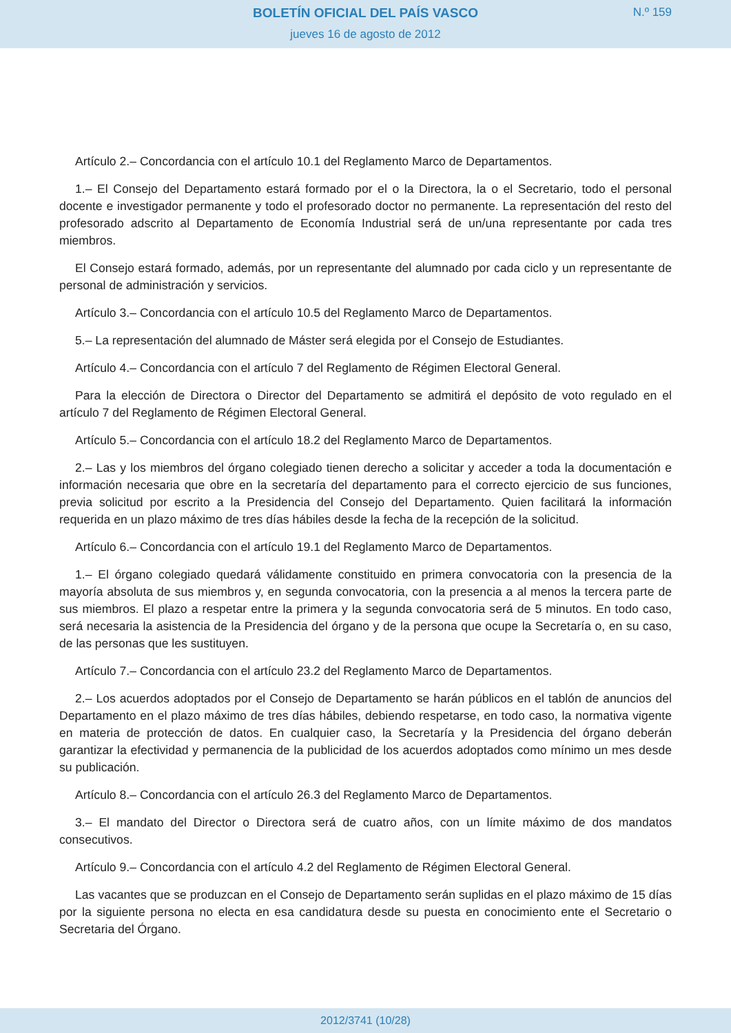BOLETÍN OFICIAL DEL PAÍS VASCO
N.º 159
jueves 16 de agosto de 2012
Artículo 2.– Concordancia con el artículo 10.1 del Reglamento Marco de Departamentos.
1.– El Consejo del Departamento estará formado por el o la Directora, la o el Secretario, todo el personal docente e investigador permanente y todo el profesorado doctor no permanente. La representación del resto del profesorado adscrito al Departamento de Economía Industrial será de un/una representante por cada tres miembros.
El Consejo estará formado, además, por un representante del alumnado por cada ciclo y un representante de personal de administración y servicios.
Artículo 3.– Concordancia con el artículo 10.5 del Reglamento Marco de Departamentos.
5.– La representación del alumnado de Máster será elegida por el Consejo de Estudiantes.
Artículo 4.– Concordancia con el artículo 7 del Reglamento de Régimen Electoral General.
Para la elección de Directora o Director del Departamento se admitirá el depósito de voto regulado en el artículo 7 del Reglamento de Régimen Electoral General.
Artículo 5.– Concordancia con el artículo 18.2 del Reglamento Marco de Departamentos.
2.– Las y los miembros del órgano colegiado tienen derecho a solicitar y acceder a toda la documentación e información necesaria que obre en la secretaría del departamento para el correcto ejercicio de sus funciones, previa solicitud por escrito a la Presidencia del Consejo del Departamento. Quien facilitará la información requerida en un plazo máximo de tres días hábiles desde la fecha de la recepción de la solicitud.
Artículo 6.– Concordancia con el artículo 19.1 del Reglamento Marco de Departamentos.
1.– El órgano colegiado quedará válidamente constituido en primera convocatoria con la presencia de la mayoría absoluta de sus miembros y, en segunda convocatoria, con la presencia a al menos la tercera parte de sus miembros. El plazo a respetar entre la primera y la segunda convocatoria será de 5 minutos. En todo caso, será necesaria la asistencia de la Presidencia del órgano y de la persona que ocupe la Secretaría o, en su caso, de las personas que les sustituyen.
Artículo 7.– Concordancia con el artículo 23.2 del Reglamento Marco de Departamentos.
2.– Los acuerdos adoptados por el Consejo de Departamento se harán públicos en el tablón de anuncios del Departamento en el plazo máximo de tres días hábiles, debiendo respetarse, en todo caso, la normativa vigente en materia de protección de datos. En cualquier caso, la Secretaría y la Presidencia del órgano deberán garantizar la efectividad y permanencia de la publicidad de los acuerdos adoptados como mínimo un mes desde su publicación.
Artículo 8.– Concordancia con el artículo 26.3 del Reglamento Marco de Departamentos.
3.– El mandato del Director o Directora será de cuatro años, con un límite máximo de dos mandatos consecutivos.
Artículo 9.– Concordancia con el artículo 4.2 del Reglamento de Régimen Electoral General.
Las vacantes que se produzcan en el Consejo de Departamento serán suplidas en el plazo máximo de 15 días por la siguiente persona no electa en esa candidatura desde su puesta en conocimiento ente el Secretario o Secretaria del Órgano.
2012/3741 (10/28)